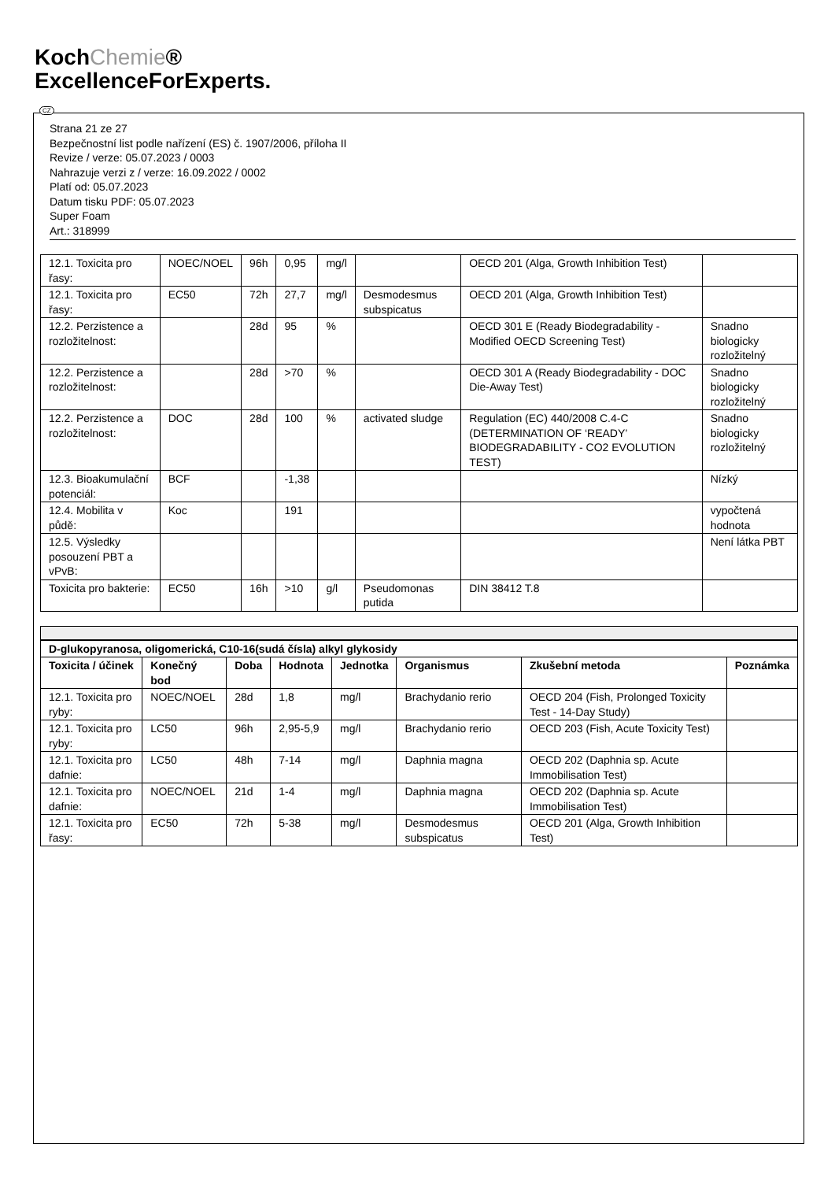KochChemie®
ExcellenceForExperts.
Strana 21 ze 27
Bezpečnostní list podle nařízení (ES) č. 1907/2006, příloha II
Revize / verze: 05.07.2023 / 0003
Nahrazuje verzi z / verze: 16.09.2022 / 0002
Platí od: 05.07.2023
Datum tisku PDF: 05.07.2023
Super Foam
Art.: 318999
| 12.1. Toxicita pro řasy: | NOEC/NOEL | 96h | 0,95 | mg/l | | OECD 201 (Alga, Growth Inhibition Test) | |
| 12.1. Toxicita pro řasy: | EC50 | 72h | 27,7 | mg/l | Desmodesmus subspicatus | OECD 201 (Alga, Growth Inhibition Test) | |
| 12.2. Perzistence a rozložitelnost: | | 28d | 95 | % | | OECD 301 E (Ready Biodegradability - Modified OECD Screening Test) | Snadno biologicky rozložitelný |
| 12.2. Perzistence a rozložitelnost: | | 28d | >70 | % | | OECD 301 A (Ready Biodegradability - DOC Die-Away Test) | Snadno biologicky rozložitelný |
| 12.2. Perzistence a rozložitelnost: | DOC | 28d | 100 | % | activated sludge | Regulation (EC) 440/2008 C.4-C (DETERMINATION OF ‘READY’ BIODEGRADABILITY - CO2 EVOLUTION TEST) | Snadno biologicky rozložitelný |
| 12.3. Bioakumulační potenciál: | BCF | | -1,38 | | | | Nízký |
| 12.4. Mobilita v půdě: | Koc | | 191 | | | | vypočtená hodnota |
| 12.5. Výsledky posouzení PBT a vPvB: | | | | | | | Není látka PBT |
| Toxicita pro bakterie: | EC50 | 16h | >10 | g/l | Pseudomonas putida | DIN 38412 T.8 | |
| D-glukopyranosa, oligomerická, C10-16(sudá čísla) alkyl glykosidy | | | | | | | |
| --- | --- | --- | --- | --- | --- | --- | --- |
| Toxicita / účinek | Konečný bod | Doba | Hodnota | Jednotka | Organismus | Zkušební metoda | Poznámka |
| 12.1. Toxicita pro ryby: | NOEC/NOEL | 28d | 1,8 | mg/l | Brachydanio rerio | OECD 204 (Fish, Prolonged Toxicity Test - 14-Day Study) | |
| 12.1. Toxicita pro ryby: | LC50 | 96h | 2,95-5,9 | mg/l | Brachydanio rerio | OECD 203 (Fish, Acute Toxicity Test) | |
| 12.1. Toxicita pro dafnie: | LC50 | 48h | 7-14 | mg/l | Daphnia magna | OECD 202 (Daphnia sp. Acute Immobilisation Test) | |
| 12.1. Toxicita pro dafnie: | NOEC/NOEL | 21d | 1-4 | mg/l | Daphnia magna | OECD 202 (Daphnia sp. Acute Immobilisation Test) | |
| 12.1. Toxicita pro řasy: | EC50 | 72h | 5-38 | mg/l | Desmodesmus subspicatus | OECD 201 (Alga, Growth Inhibition Test) | |
CZ